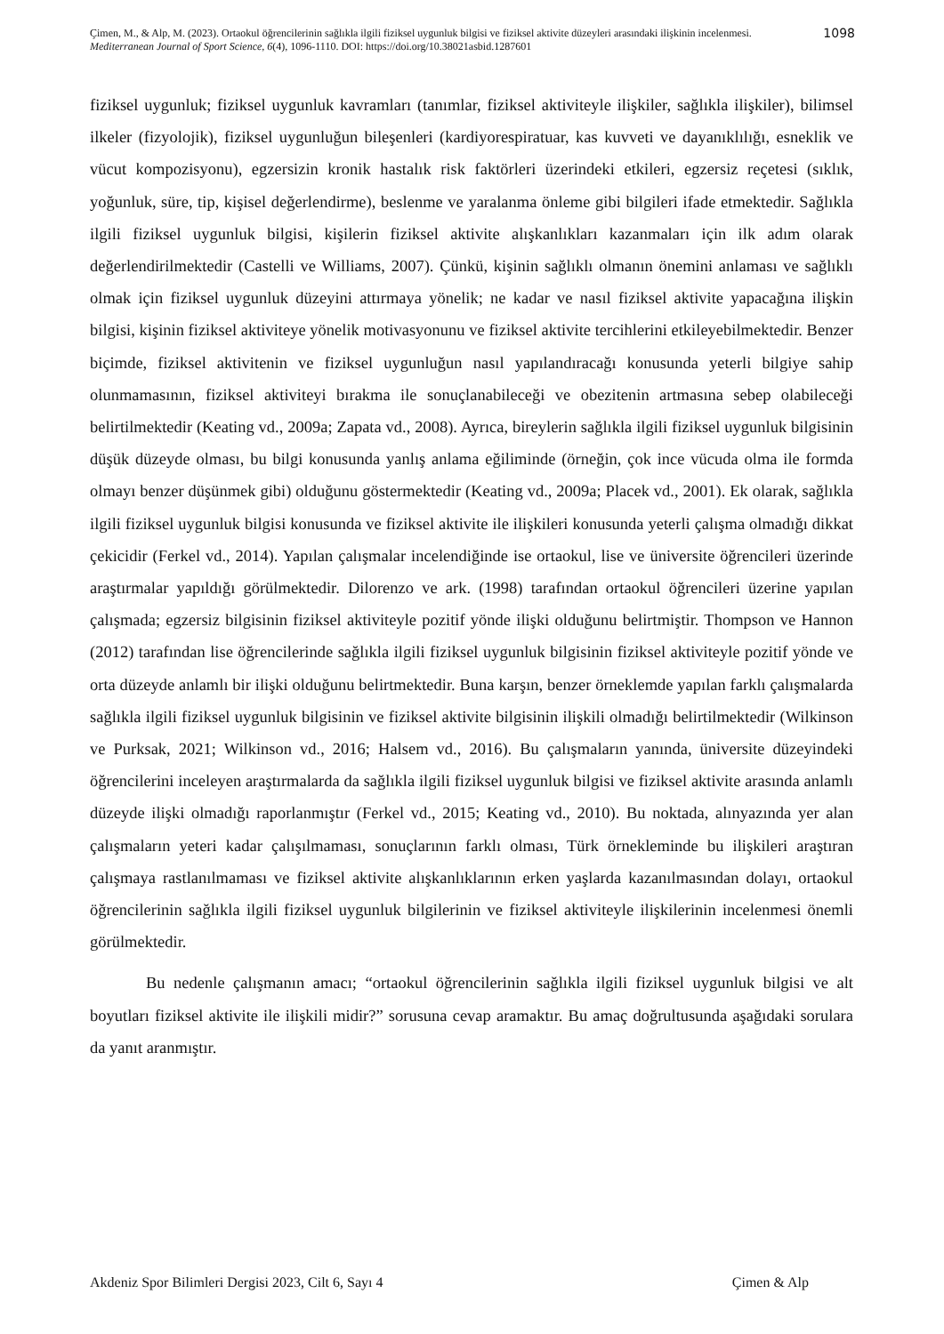Çimen, M., & Alp, M. (2023). Ortaokul öğrencilerinin sağlıkla ilgili fiziksel uygunluk bilgisi ve fiziksel aktivite düzeyleri arasındaki ilişkinin incelenmesi. Mediterranean Journal of Sport Science, 6(4), 1096-1110. DOI: https://doi.org/10.38021asbid.1287601
1098
fiziksel uygunluk; fiziksel uygunluk kavramları (tanımlar, fiziksel aktiviteyle ilişkiler, sağlıkla ilişkiler), bilimsel ilkeler (fizyolojik), fiziksel uygunluğun bileşenleri (kardiyorespiratuar, kas kuvveti ve dayanıklılığı, esneklik ve vücut kompozisyonu), egzersizin kronik hastalık risk faktörleri üzerindeki etkileri, egzersiz reçetesi (sıklık, yoğunluk, süre, tip, kişisel değerlendirme), beslenme ve yaralanma önleme gibi bilgileri ifade etmektedir. Sağlıkla ilgili fiziksel uygunluk bilgisi, kişilerin fiziksel aktivite alışkanlıkları kazanmaları için ilk adım olarak değerlendirilmektedir (Castelli ve Williams, 2007). Çünkü, kişinin sağlıklı olmanın önemini anlaması ve sağlıklı olmak için fiziksel uygunluk düzeyini attırmaya yönelik; ne kadar ve nasıl fiziksel aktivite yapacağına ilişkin bilgisi, kişinin fiziksel aktiviteye yönelik motivasyonunu ve fiziksel aktivite tercihlerini etkileyebilmektedir. Benzer biçimde, fiziksel aktivitenin ve fiziksel uygunluğun nasıl yapılandıracağı konusunda yeterli bilgiye sahip olunmamasının, fiziksel aktiviteyi bırakma ile sonuçlanabileceği ve obezitenin artmasına sebep olabileceği belirtilmektedir (Keating vd., 2009a; Zapata vd., 2008). Ayrıca, bireylerin sağlıkla ilgili fiziksel uygunluk bilgisinin düşük düzeyde olması, bu bilgi konusunda yanlış anlama eğiliminde (örneğin, çok ince vücuda olma ile formda olmayı benzer düşünmek gibi) olduğunu göstermektedir (Keating vd., 2009a; Placek vd., 2001). Ek olarak, sağlıkla ilgili fiziksel uygunluk bilgisi konusunda ve fiziksel aktivite ile ilişkileri konusunda yeterli çalışma olmadığı dikkat çekicidir (Ferkel vd., 2014). Yapılan çalışmalar incelendiğinde ise ortaokul, lise ve üniversite öğrencileri üzerinde araştırmalar yapıldığı görülmektedir. Dilorenzo ve ark. (1998) tarafından ortaokul öğrencileri üzerine yapılan çalışmada; egzersiz bilgisinin fiziksel aktiviteyle pozitif yönde ilişki olduğunu belirtmiştir. Thompson ve Hannon (2012) tarafından lise öğrencilerinde sağlıkla ilgili fiziksel uygunluk bilgisinin fiziksel aktiviteyle pozitif yönde ve orta düzeyde anlamlı bir ilişki olduğunu belirtmektedir. Buna karşın, benzer örneklemde yapılan farklı çalışmalarda sağlıkla ilgili fiziksel uygunluk bilgisinin ve fiziksel aktivite bilgisinin ilişkili olmadığı belirtilmektedir (Wilkinson ve Purksak, 2021; Wilkinson vd., 2016; Halsem vd., 2016). Bu çalışmaların yanında, üniversite düzeyindeki öğrencilerini inceleyen araştırmalarda da sağlıkla ilgili fiziksel uygunluk bilgisi ve fiziksel aktivite arasında anlamlı düzeyde ilişki olmadığı raporlanmıştır (Ferkel vd., 2015; Keating vd., 2010). Bu noktada, alınyazında yer alan çalışmaların yeteri kadar çalışılmaması, sonuçlarının farklı olması, Türk örnekleminde bu ilişkileri araştıran çalışmaya rastlanılmaması ve fiziksel aktivite alışkanlıklarının erken yaşlarda kazanılmasından dolayı, ortaokul öğrencilerinin sağlıkla ilgili fiziksel uygunluk bilgilerinin ve fiziksel aktiviteyle ilişkilerinin incelenmesi önemli görülmektedir.
Bu nedenle çalışmanın amacı; “ortaokul öğrencilerinin sağlıkla ilgili fiziksel uygunluk bilgisi ve alt boyutları fiziksel aktivite ile ilişkili midir?” sorusuna cevap aramaktır. Bu amaç doğrultusunda aşağıdaki sorulara da yanıt aranmıştır.
Akdeniz Spor Bilimleri Dergisi 2023, Cilt 6, Sayı 4 Çimen & Alp